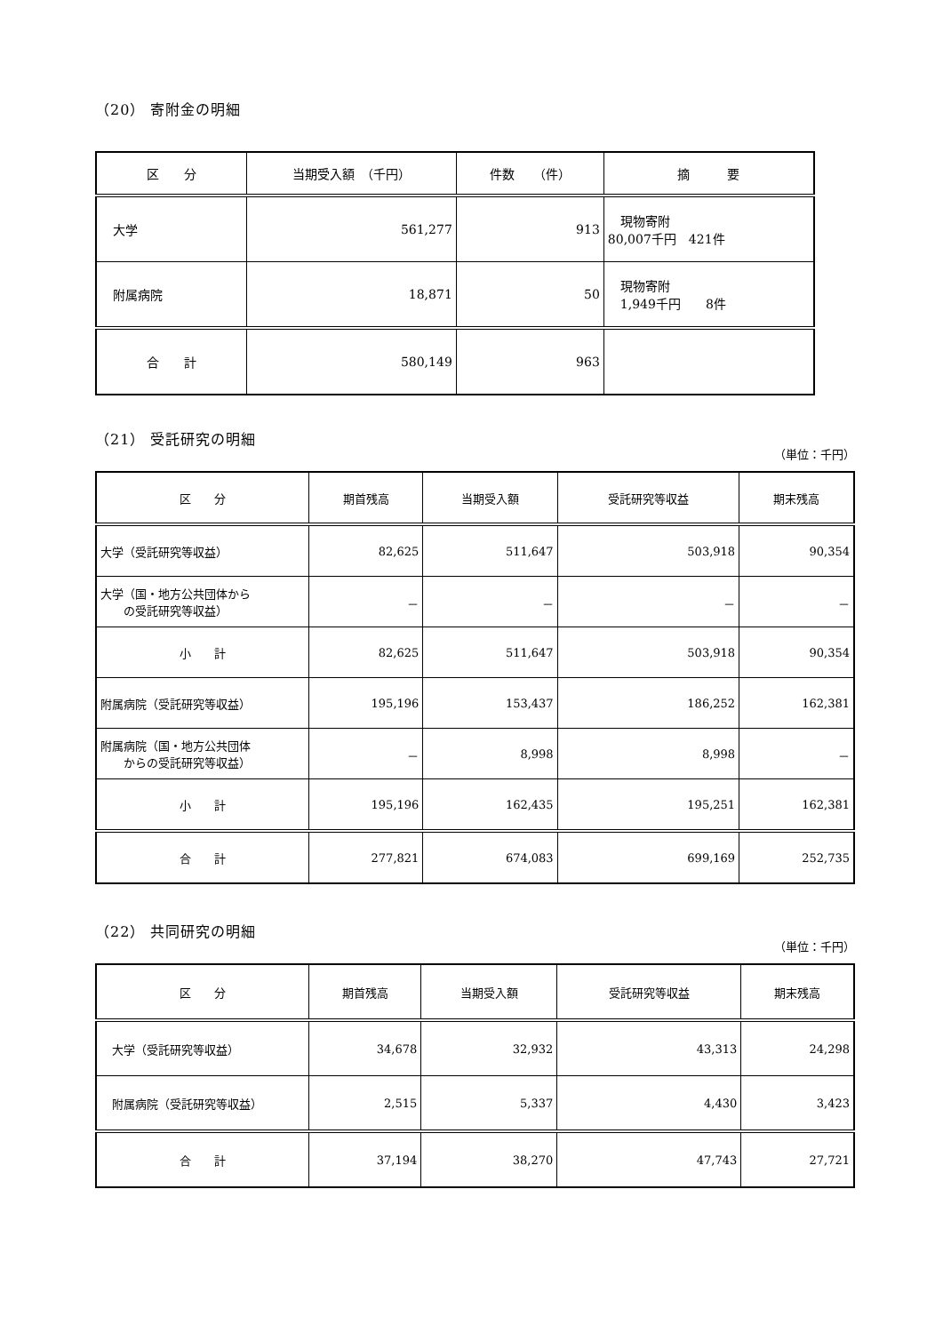（20） 寄附金の明細
| 区 分 | 当期受入額 （千円） | 件数 （件） | 摘 要 |
| --- | --- | --- | --- |
| 大学 | 561,277 | 913 | 現物寄附 80,007千円 421件 |
| 附属病院 | 18,871 | 50 | 現物寄附 1,949千円 8件 |
| 合 計 | 580,149 | 963 | |
（21） 受託研究の明細
（単位：千円）
| 区 分 | 期首残高 | 当期受入額 | 受託研究等収益 | 期末残高 |
| --- | --- | --- | --- | --- |
| 大学（受託研究等収益） | 82,625 | 511,647 | 503,918 | 90,354 |
| 大学（国・地方公共団体から の受託研究等収益） | － | － | － | － |
| 小 計 | 82,625 | 511,647 | 503,918 | 90,354 |
| 附属病院（受託研究等収益） | 195,196 | 153,437 | 186,252 | 162,381 |
| 附属病院（国・地方公共団体 からの受託研究等収益） | － | 8,998 | 8,998 | － |
| 小 計 | 195,196 | 162,435 | 195,251 | 162,381 |
| 合 計 | 277,821 | 674,083 | 699,169 | 252,735 |
（22） 共同研究の明細
（単位：千円）
| 区 分 | 期首残高 | 当期受入額 | 受託研究等収益 | 期末残高 |
| --- | --- | --- | --- | --- |
| 大学（受託研究等収益） | 34,678 | 32,932 | 43,313 | 24,298 |
| 附属病院（受託研究等収益） | 2,515 | 5,337 | 4,430 | 3,423 |
| 合 計 | 37,194 | 38,270 | 47,743 | 27,721 |